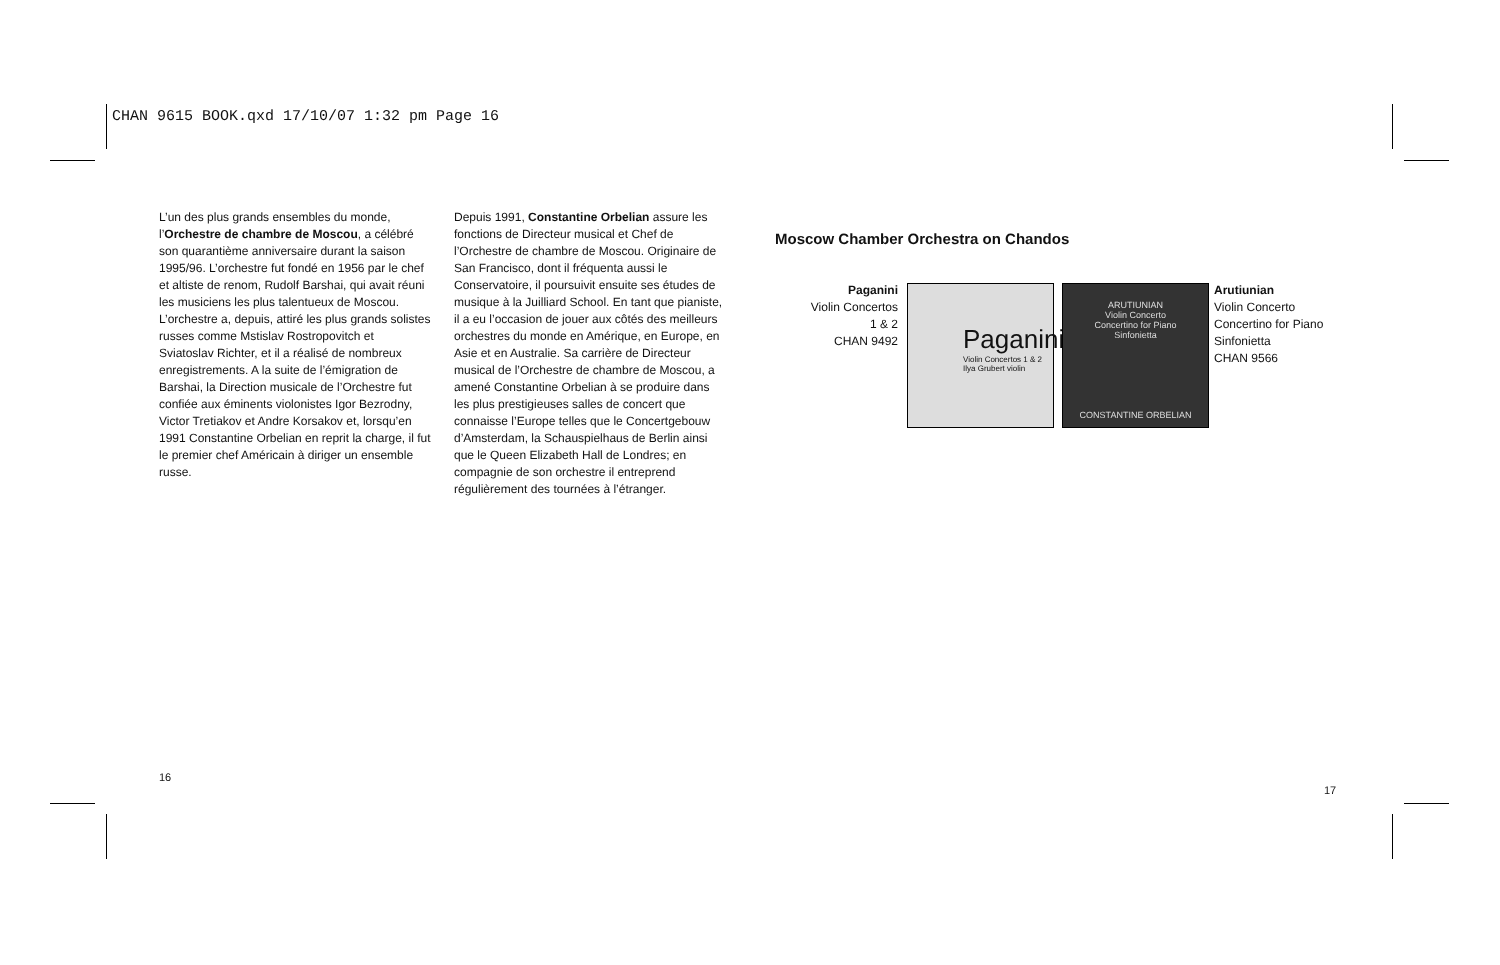CHAN 9615 BOOK.qxd 17/10/07 1:32 pm Page 16
L’un des plus grands ensembles du monde, l’Orchestre de chambre de Moscou, a célébré son quarantième anniversaire durant la saison 1995/96. L’orchestre fut fondé en 1956 par le chef et altiste de renom, Rudolf Barshai, qui avait réuni les musiciens les plus talentueux de Moscou. L’orchestre a, depuis, attiré les plus grands solistes russes comme Mstislav Rostropovitch et Sviatoslav Richter, et il a réalisé de nombreux enregistrements. A la suite de l’émigration de Barshai, la Direction musicale de l’Orchestre fut confiée aux éminents violonistes Igor Bezrodny, Victor Tretiakov et Andre Korsakov et, lorsqu’en 1991 Constantine Orbelian en reprit la charge, il fut le premier chef Américain à diriger un ensemble russe.
Depuis 1991, Constantine Orbelian assure les fonctions de Directeur musical et Chef de l’Orchestre de chambre de Moscou. Originaire de San Francisco, dont il fréquenta aussi le Conservatoire, il poursuivit ensuite ses études de musique à la Juilliard School. En tant que pianiste, il a eu l’occasion de jouer aux côtés des meilleurs orchestres du monde en Amérique, en Europe, en Asie et en Australie. Sa carrière de Directeur musical de l’Orchestre de chambre de Moscou, a amené Constantine Orbelian à se produire dans les plus prestigieuses salles de concert que connaisse l’Europe telles que le Concertgebouw d’Amsterdam, la Schauspielhaus de Berlin ainsi que le Queen Elizabeth Hall de Londres; en compagnie de son orchestre il entreprend régulièrement des tournées à l’étranger.
Moscow Chamber Orchestra on Chandos
Paganini
Violin Concertos
1 & 2
CHAN 9492
Paganini
Violin Concertos 1 & 2
Ilya Grubert violin
ARUTIUNIAN
Violin Concerto
Concertino for Piano
Sinfonietta
CONSTANTINE ORBELIAN
Arutiunian
Violin Concerto
Concertino for Piano
Sinfonietta
CHAN 9566
16
17